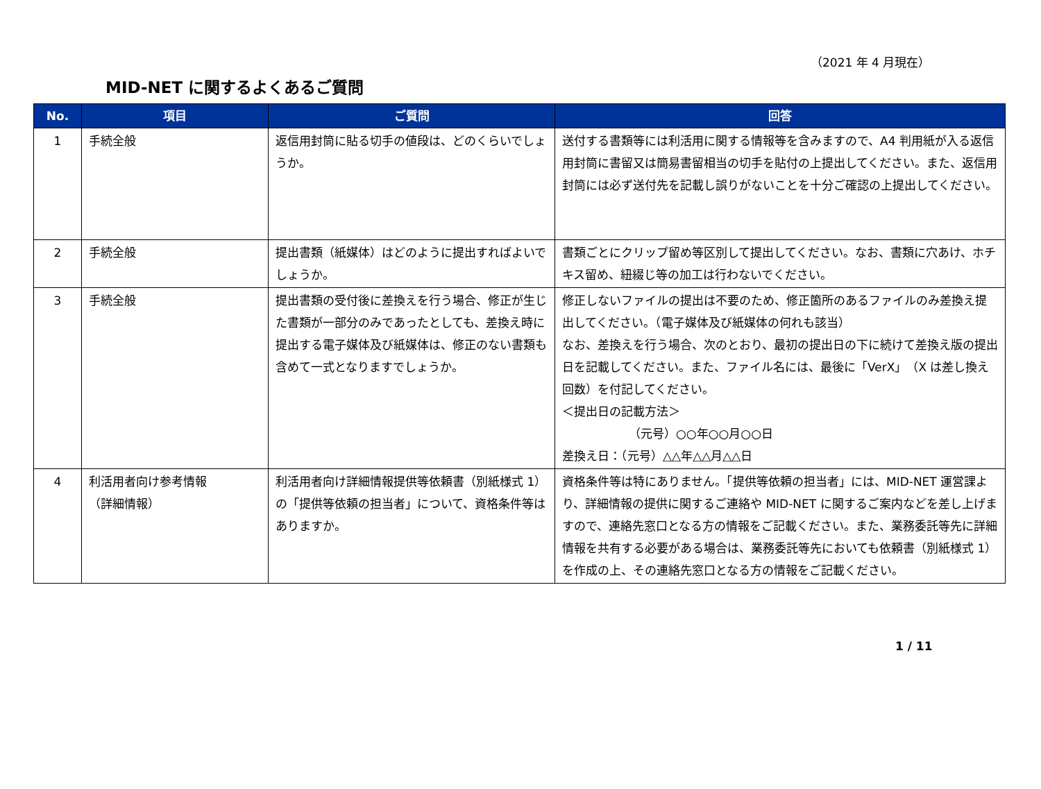（2021 年 4 月現在）
MID-NET に関するよくあるご質問
| No. | 項目 | ご質問 | 回答 |
| --- | --- | --- | --- |
| 1 | 手続全般 | 返信用封筒に貼る切手の値段は、どのくらいでしょうか。 | 送付する書類等には利活用に関する情報等を含みますので、A4 判用紙が入る返信用封筒に書留又は簡易書留相当の切手を貼付の上提出してください。また、返信用封筒には必ず送付先を記載し誤りがないことを十分ご確認の上提出してください。 |
| 2 | 手続全般 | 提出書類（紙媒体）はどのように提出すればよいでしょうか。 | 書類ごとにクリップ留め等区別して提出してください。なお、書類に穴あけ、ホチキス留め、紐綴じ等の加工は行わないでください。 |
| 3 | 手続全般 | 提出書類の受付後に差換えを行う場合、修正が生じた書類が一部分のみであったとしても、差換え時に提出する電子媒体及び紙媒体は、修正のない書類も含めて一式となりますでしょうか。 | 修正しないファイルの提出は不要のため、修正箇所のあるファイルのみ差換え提出してください。（電子媒体及び紙媒体の何れも該当） なお、差換えを行う場合、次のとおり、最初の提出日の下に続けて差換え版の提出日を記載してください。また、ファイル名には、最後に「VerX」（X は差し換え回数）を付記してください。 ＜提出日の記載方法＞ （元号）○○年○○月○○日 差換え日：（元号）△△年△△月△△日 |
| 4 | 利活用者向け参考情報 （詳細情報） | 利活用者向け詳細情報提供等依頼書（別紙様式 1）の「提供等依頼の担当者」について、資格条件等はありますか。 | 資格条件等は特にありません。「提供等依頼の担当者」には、MID-NET 運営課より、詳細情報の提供に関するご連絡や MID-NET に関するご案内などを差し上げますので、連絡先窓口となる方の情報をご記載ください。また、業務委託等先に詳細情報を共有する必要がある場合は、業務委託等先においても依頼書（別紙様式 1）を作成の上、その連絡先窓口となる方の情報をご記載ください。 |
1 / 11